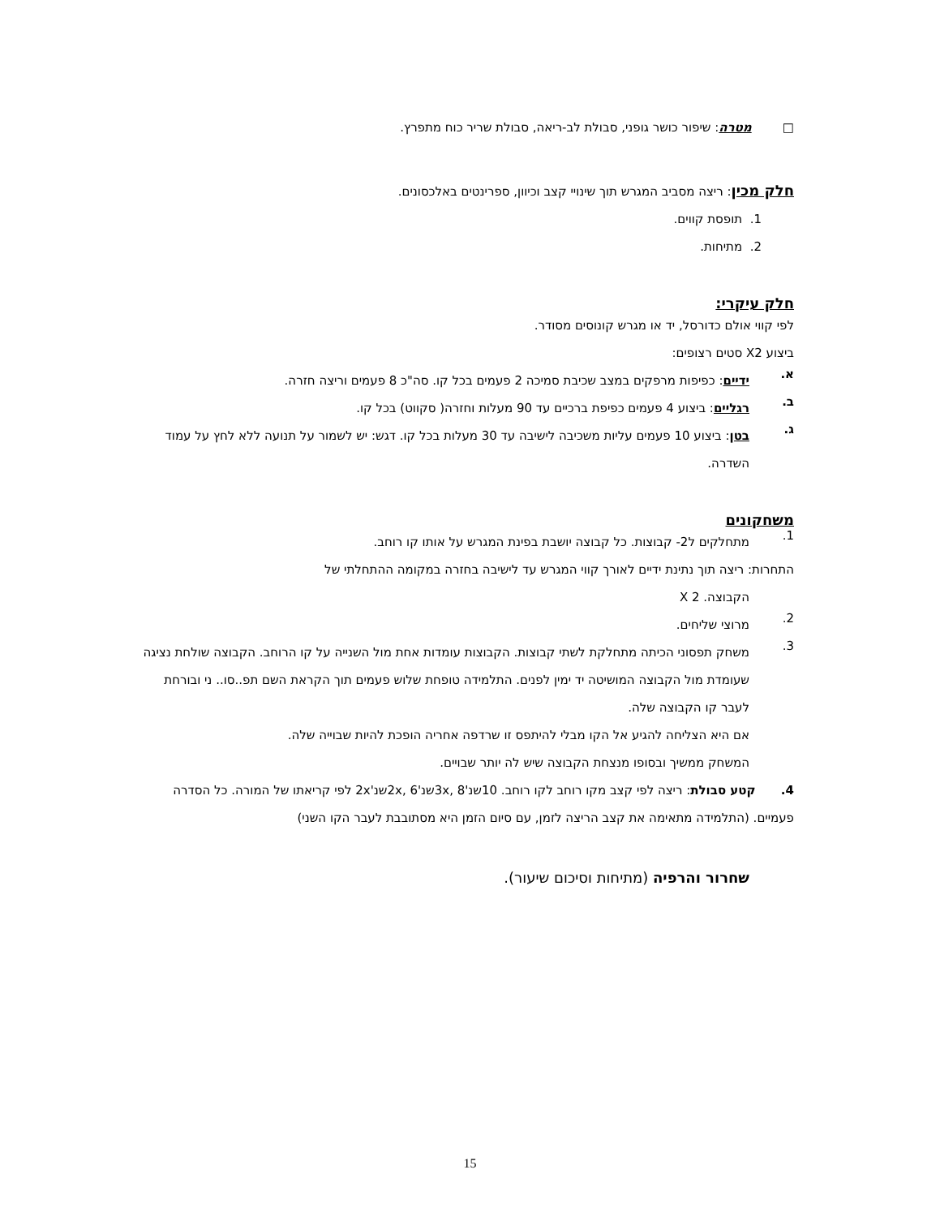□ מטרה: שיפור כושר גופני, סבולת לב-ריאה, סבולת שריר כוח מתפרץ.
חלק מכין: ריצה מסביב המגרש תוך שינויי קצב וכיוון, ספרינטים באלכסונים.
1. תופסת קווים.
2. מתיחות.
חלק עיקרי:
לפי קווי אולם כדורסל, יד או מגרש קונוסים מסודר.
ביצוע X2 סטים רצופים:
א.
ידיים: כפיפות מרפקים במצב שכיבת סמיכה 2 פעמים בכל קו. סה"כ 8 פעמים וריצה חזרה.
ב.
רגליים: ביצוע 4 פעמים כפיפת ברכיים עד 90 מעלות וחזרה( סקווט) בכל קו.
ג.
בטן: ביצוע 10 פעמים עליות משכיבה לישיבה עד 30 מעלות בכל קו. דגש: יש לשמור על תנועה ללא לחץ על עמוד השדרה.
משחקונים
1.
מתחלקים ל2- קבוצות. כל קבוצה יושבת בפינת המגרש על אותו קו רוחב.
התחרות: ריצה תוך נתינת ידיים לאורך קווי המגרש עד לישיבה בחזרה במקומה ההתחלתי של
הקבוצה. 2 X
2.
מרוצי שליחים.
3.
משחק תפסוני הכיתה מתחלקת לשתי קבוצות. הקבוצות עומדות אחת מול השנייה על קו הרוחב. הקבוצה שולחת נציגה שעומדת מול הקבוצה המושיטה יד ימין לפנים. התלמידה טופחת שלוש פעמים תוך הקראת השם תפ..סו.. ני ובורחת לעבר קו הקבוצה שלה.
אם היא הצליחה להגיע אל הקו מבלי להיתפס זו שרדפה אחריה הופכת להיות שבוייה שלה.
המשחק ממשיך ובסופו מנצחת הקבוצה שיש לה יותר שבויים.
4. קטע סבולת: ריצה לפי קצב מקו רוחב לקו רוחב. 10שנ'3x, 8שנ'2x, 6שנ'2x לפי קריאתו של המורה. כל הסדרה פעמיים. (התלמידה מתאימה את קצב הריצה לזמן, עם סיום הזמן היא מסתובבת לעבר הקו השני)
שחרור והרפיה (מתיחות וסיכום שיעור).
15